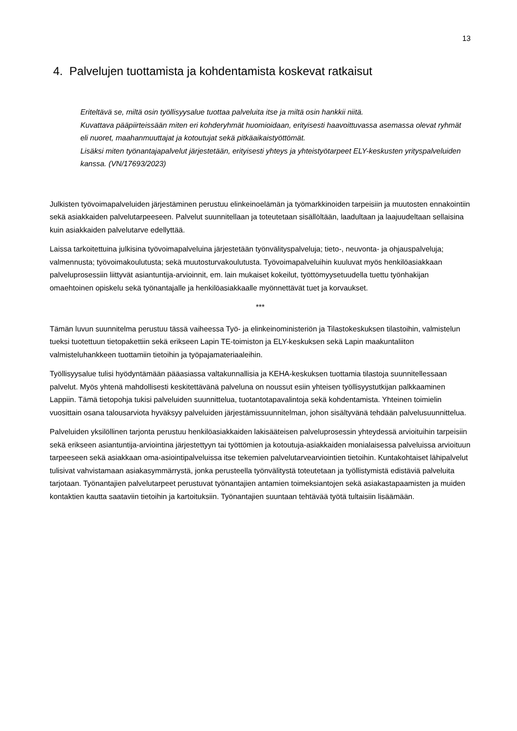13
4. Palvelujen tuottamista ja kohdentamista koskevat ratkaisut
Eriteltävä se, miltä osin työllisyysalue tuottaa palveluita itse ja miltä osin hankkii niitä.
Kuvattava pääpiirteissään miten eri kohderyhmät huomioidaan, erityisesti haavoittuvassa asemassa olevat ryhmät eli nuoret, maahanmuuttajat ja kotoutujat sekä pitkäaikaistyöttömät.
Lisäksi miten työnantajapalvelut järjestetään, erityisesti yhteys ja yhteistyötarpeet ELY-keskusten yrityspalveluiden kanssa. (VN/17693/2023)
Julkisten työvoimapalveluiden järjestäminen perustuu elinkeinoelämän ja työmarkkinoiden tarpeisiin ja muutosten ennakointiin sekä asiakkaiden palvelutarpeeseen. Palvelut suunnitellaan ja toteutetaan sisällöltään, laadultaan ja laajuudeltaan sellaisina kuin asiakkaiden palvelutarve edellyttää.
Laissa tarkoitettuina julkisina työvoimapalveluina järjestetään työnvälityspalveluja; tieto-, neuvonta- ja ohjauspalveluja; valmennusta; työvoimakoulutusta; sekä muutosturvakoulutusta. Työvoimapalveluihin kuuluvat myös henkilöasiakkaan palveluprosessiin liittyvät asiantuntija-arvioinnit, em. lain mukaiset kokeilut, työttömyysetuudella tuettu työnhakijan omaehtoinen opiskelu sekä työnantajalle ja henkilöasiakkaalle myönnettävät tuet ja korvaukset.
***
Tämän luvun suunnitelma perustuu tässä vaiheessa Työ- ja elinkeinoministeriön ja Tilastokeskuksen tilastoihin, valmistelun tueksi tuotettuun tietopakettiin sekä erikseen Lapin TE-toimiston ja ELY-keskuksen sekä Lapin maakuntaliiton valmisteluhankkeen tuottamiin tietoihin ja työpajamateriaaleihin.
Työllisyysalue tulisi hyödyntämään pääasiassa valtakunnallisia ja KEHA-keskuksen tuottamia tilastoja suunnitellessaan palvelut. Myös yhtenä mahdollisesti keskitettävänä palveluna on noussut esiin yhteisen työllisyystutkijan palkkaaminen Lappiin. Tämä tietopohja tukisi palveluiden suunnittelua, tuotantotapavalintoja sekä kohdentamista. Yhteinen toimielin vuosittain osana talousarviota hyväksyy palveluiden järjestämissuunnitelman, johon sisältyvänä tehdään palvelusuunnittelua.
Palveluiden yksilöllinen tarjonta perustuu henkilöasiakkaiden lakisääteisen palveluprosessin yhteydessä arvioituihin tarpeisiin sekä erikseen asiantuntija-arviointina järjestettyyn tai työttömien ja kotoutuja-asiakkaiden monialaisessa palveluissa arvioituun tarpeeseen sekä asiakkaan oma-asiointipalveluissa itse tekemien palvelutarvearviointien tietoihin. Kuntakohtaiset lähipalvelut tulisivat vahvistamaan asiakasymmärrystä, jonka perusteella työnvälitystä toteutetaan ja työllistymistä edistäviä palveluita tarjotaan. Työnantajien palvelutarpeet perustuvat työnantajien antamien toimeksiantojen sekä asiakastapaamisten ja muiden kontaktien kautta saataviin tietoihin ja kartoituksiin. Työnantajien suuntaan tehtävää työtä tultaisiin lisäämään.